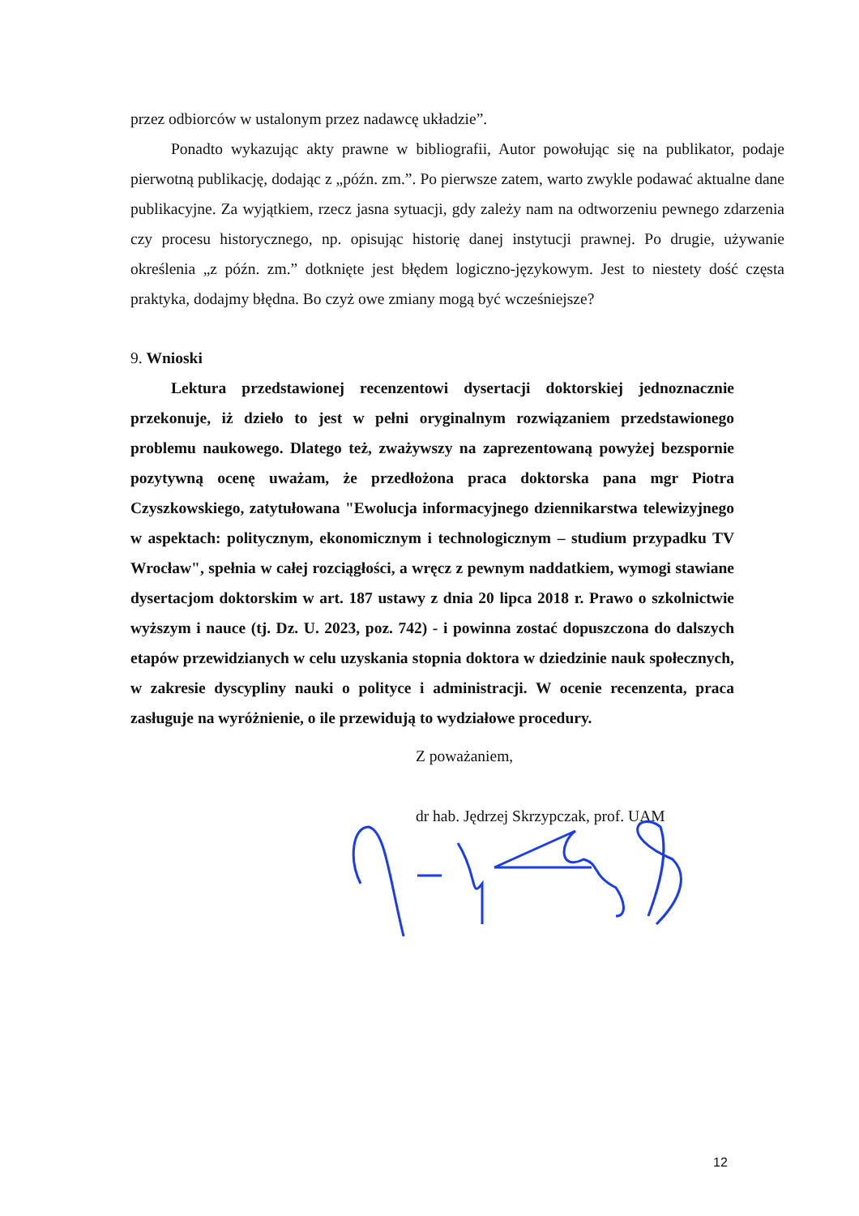przez odbiorców w ustalonym przez nadawcę układzie”.
Ponadto wykazując akty prawne w bibliografii, Autor powołując się na publikator, podaje pierwotną publikację, dodając z „późn. zm.”. Po pierwsze zatem, warto zwykle podawać aktualne dane publikacyjne. Za wyjątkiem, rzecz jasna sytuacji, gdy zależy nam na odtworzeniu pewnego zdarzenia czy procesu historycznego, np. opisując historię danej instytucji prawnej. Po drugie, używanie określenia „z późn. zm.” dotknięte jest błędem logiczno-językowym. Jest to niestety dość częsta praktyka, dodajmy błędna. Bo czyż owe zmiany mogą być wcześniejsze?
9. Wnioski
Lektura przedstawionej recenzentowi dysertacji doktorskiej jednoznacznie przekonuje, iż dzieło to jest w pełni oryginalnym rozwiązaniem przedstawionego problemu naukowego. Dlatego też, zważywszy na zaprezentowaną powyżej bezspornie pozytywną ocenę uważam, że przedłożona praca doktorska pana mgr Piotra Czyszkowskiego, zatytułowana "Ewolucja informacyjnego dziennikarstwa telewizyjnego w aspektach: politycznym, ekonomicznym i technologicznym – studium przypadku TV Wrocław", spełnia w całej rozciągłości, a wręcz z pewnym naddatkiem, wymogi stawiane dysertacjom doktorskim w art. 187 ustawy z dnia 20 lipca 2018 r. Prawo o szkolnictwie wyższym i nauce (tj. Dz. U. 2023, poz. 742) - i powinna zostać dopuszczona do dalszych etapów przewidzianych w celu uzyskania stopnia doktora w dziedzinie nauk społecznych, w zakresie dyscypliny nauki o polityce i administracji. W ocenie recenzenta, praca zasługuje na wyróżnienie, o ile przewidują to wydziałowe procedury.
Z poważaniem,
dr hab. Jędrzej Skrzypczak, prof. UAM
12